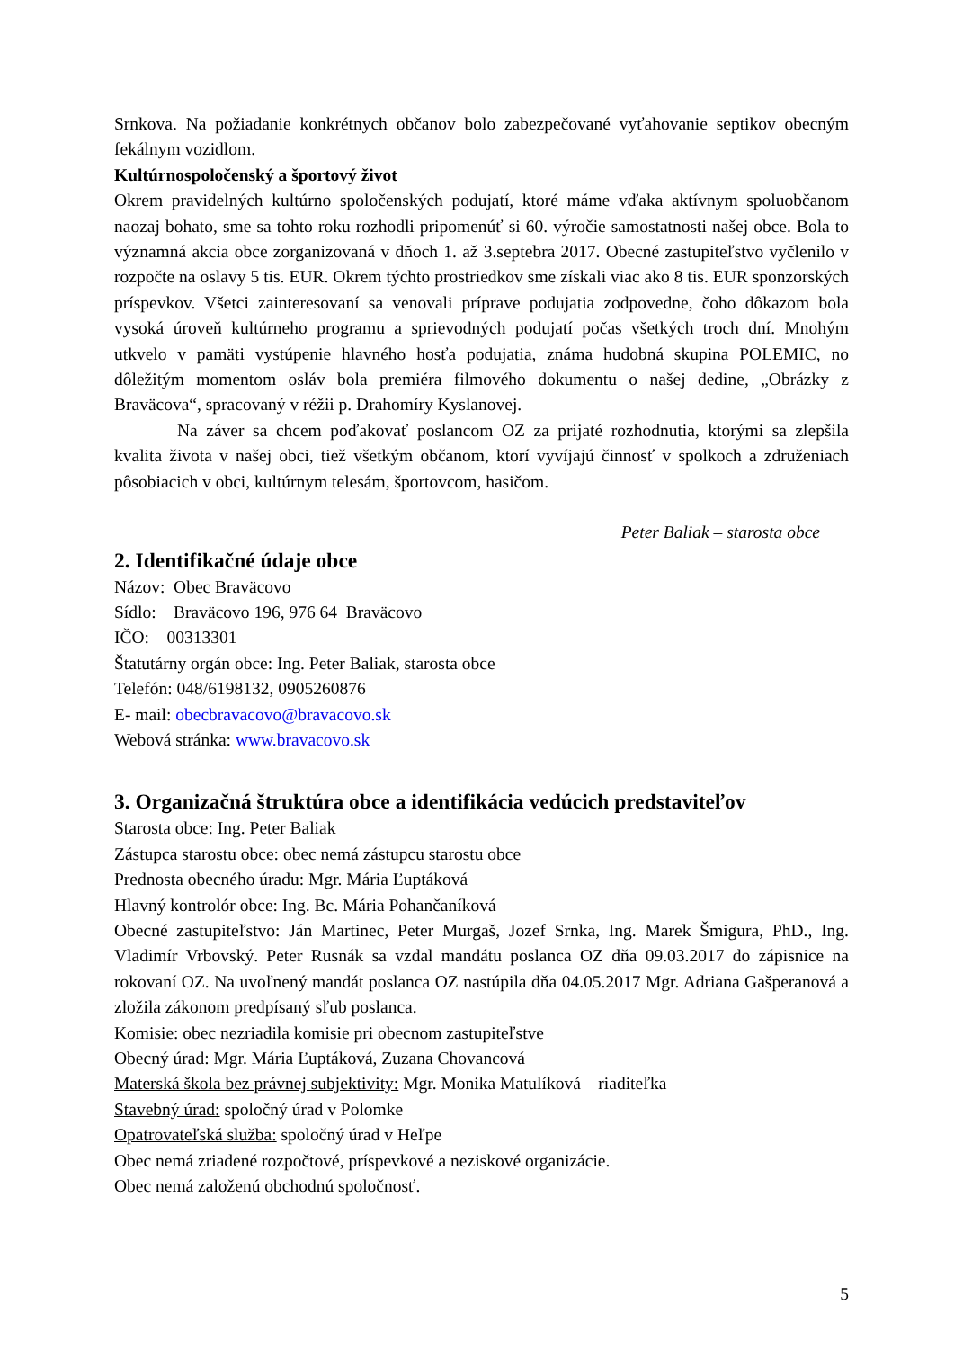Srnkova. Na požiadanie konkrétnych občanov bolo zabezpečované vyťahovanie septikov obecným fekálnym vozidlom.
Kultúrnospoločenský a športový život
Okrem pravidelných kultúrno spoločenských podujatí, ktoré máme vďaka aktívnym spoluobčanom naozaj bohato, sme sa tohto roku rozhodli pripomenúť si 60. výročie samostatnosti našej obce. Bola to významná akcia obce zorganizovaná v dňoch 1. až 3.septebra 2017. Obecné zastupiteľstvo vyčlenilo v rozpočte na oslavy 5 tis. EUR. Okrem týchto prostriedkov sme získali viac ako 8 tis. EUR sponzorských príspevkov. Všetci zainteresovaní sa venovali príprave podujatia zodpovedne, čoho dôkazom bola vysoká úroveň kultúrneho programu a sprievodných podujatí počas všetkých troch dní. Mnohým utkvelo v pamäti vystúpenie hlavného hosťa podujatia, známa hudobná skupina POLEMIC, no dôležitým momentom osláv bola premiéra filmového dokumentu o našej dedine, „Obrázky z Braväcova“, spracovaný v réžii p. Drahomíry Kyslanovej.
Na záver sa chcem poďakovať poslancom OZ za prijaté rozhodnutia, ktorými sa zlepšila kvalita života v našej obci, tiež všetkým občanom, ktorí vyvíjajú činnosť v spolkoch a združeniach pôsobiacich v obci, kultúrnym telesám, športovcom, hasičom.
Peter Baliak – starosta obce
2. Identifikačné údaje obce
Názov: Obec Braväcovo
Sídlo: Braväcovo 196, 976 64 Braväcovo
IČO: 00313301
Štatutárny orgán obce: Ing. Peter Baliak, starosta obce
Telefón: 048/6198132, 0905260876
E- mail: obecbravacovo@bravacovo.sk
Webová stránka: www.bravacovo.sk
3. Organizačná štruktúra obce a identifikácia vedúcich predstaviteľov
Starosta obce: Ing. Peter Baliak
Zástupca starostu obce: obec nemá zástupcu starostu obce
Prednosta obecného úradu: Mgr. Mária Ľuptáková
Hlavný kontrolór obce: Ing. Bc. Mária Pohančaníková
Obecné zastupiteľstvo: Ján Martinec, Peter Murgaš, Jozef Srnka, Ing. Marek Šmigura, PhD., Ing. Vladimír Vrbovský. Peter Rusnák sa vzdal mandátu poslanca OZ dňa 09.03.2017 do zápisnice na rokovaní OZ. Na uvoľnený mandát poslanca OZ nastúpila dňa 04.05.2017 Mgr. Adriana Gašperanová a zložila zákonom predpísaný sľub poslanca.
Komisie: obec nezriadila komisie pri obecnom zastupiteľstve
Obecný úrad: Mgr. Mária Ľuptáková, Zuzana Chovancová
Materská škola bez právnej subjektivity: Mgr. Monika Matulíková – riaditeľka
Stavebný úrad: spoločný úrad v Polomke
Opatrovateľská služba: spoločný úrad v Heľpe
Obec nemá zriadené rozpočtové, príspevkové a neziskové organizácie.
Obec nemá založenú obchodnú spoločnosť.
5